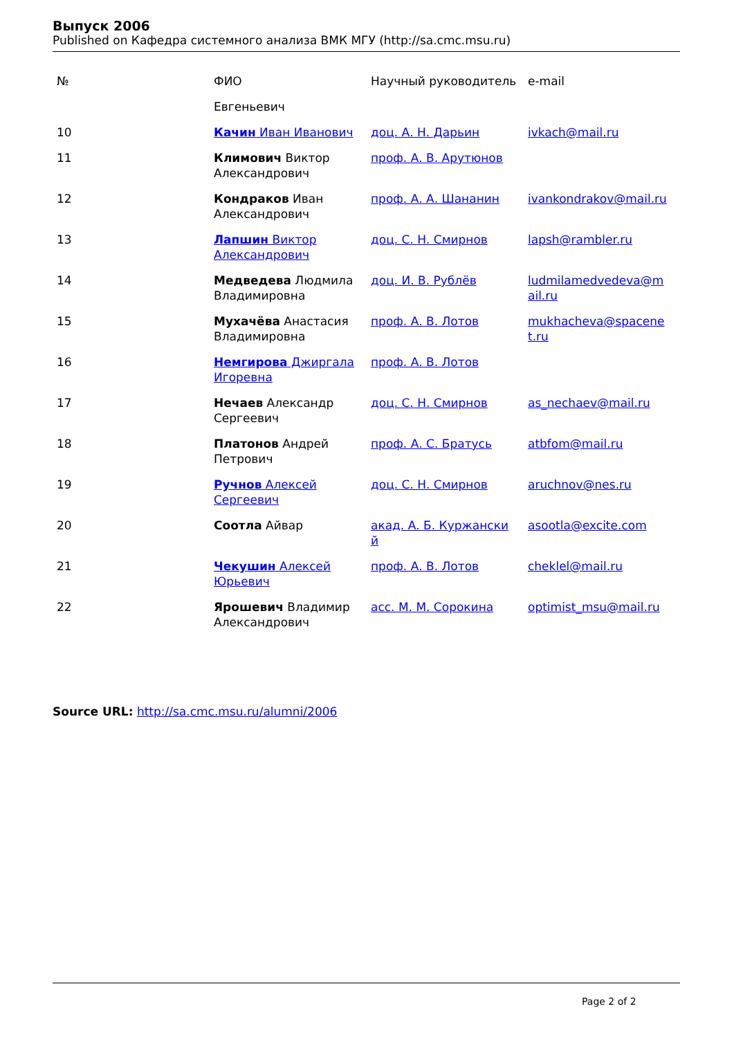Выпуск 2006
Published on Кафедра системного анализа ВМК МГУ (http://sa.cmc.msu.ru)
| № | ФИО | Научный руководитель | e-mail |
| --- | --- | --- | --- |
| | Евгеньевич | | |
| 10 | Качин Иван Иванович | доц. А. Н. Дарьин | ivkach@mail.ru |
| 11 | Климович Виктор Александрович | проф. А. В. Арутюнов | |
| 12 | Кондраков Иван Александрович | проф. А. А. Шананин | ivankondrakov@mail.ru |
| 13 | Лапшин Виктор Александрович | доц. С. Н. Смирнов | lapsh@rambler.ru |
| 14 | Медведева Людмила Владимировна | доц. И. В. Рублёв | ludmilamedvedeva@m ail.ru |
| 15 | Мухачёва Анастасия Владимировна | проф. А. В. Лотов | mukhacheva@spacene t.ru |
| 16 | Немгирова Джиргала Игоревна | проф. А. В. Лотов | |
| 17 | Нечаев Александр Сергеевич | доц. С. Н. Смирнов | as_nechaev@mail.ru |
| 18 | Платонов Андрей Петрович | проф. А. С. Братусь | atbfom@mail.ru |
| 19 | Ручнов Алексей Сергеевич | доц. С. Н. Смирнов | aruchnov@nes.ru |
| 20 | Соотла Айвар | акад. А. Б. Куржански й | asootla@excite.com |
| 21 | Чекушин Алексей Юрьевич | проф. А. В. Лотов | cheklel@mail.ru |
| 22 | Ярошевич Владимир Александрович | асс. М. М. Сорокина | optimist_msu@mail.ru |
Source URL: http://sa.cmc.msu.ru/alumni/2006
Page 2 of 2